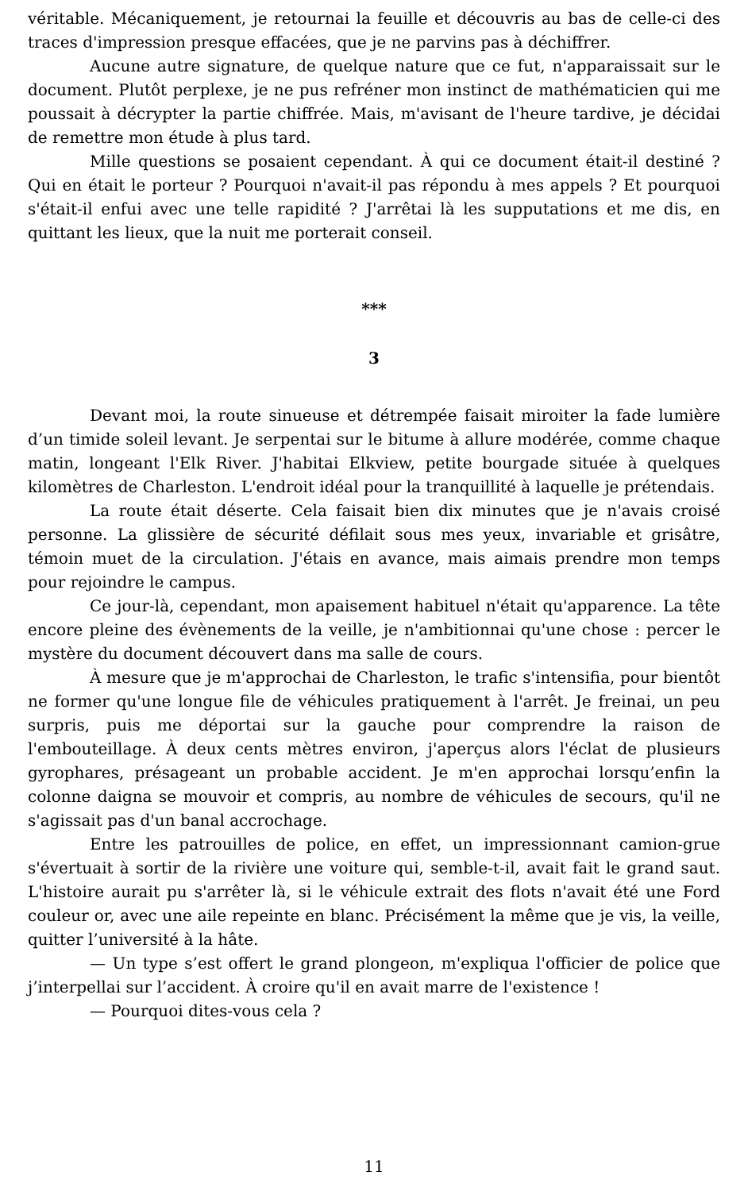véritable. Mécaniquement, je retournai la feuille et découvris au bas de celle-ci des traces d'impression presque effacées, que je ne parvins pas à déchiffrer.
Aucune autre signature, de quelque nature que ce fut, n'apparaissait sur le document. Plutôt perplexe, je ne pus refréner mon instinct de mathématicien qui me poussait à décrypter la partie chiffrée. Mais, m'avisant de l'heure tardive, je décidai de remettre mon étude à plus tard.
Mille questions se posaient cependant. À qui ce document était-il destiné ? Qui en était le porteur ? Pourquoi n'avait-il pas répondu à mes appels ? Et pourquoi s'était-il enfui avec une telle rapidité ? J'arrêtai là les supputations et me dis, en quittant les lieux, que la nuit me porterait conseil.
***
3
Devant moi, la route sinueuse et détrempée faisait miroiter la fade lumière d’un timide soleil levant. Je serpentai sur le bitume à allure modérée, comme chaque matin, longeant l'Elk River. J'habitai Elkview, petite bourgade située à quelques kilomètres de Charleston. L'endroit idéal pour la tranquillité à laquelle je prétendais.
La route était déserte. Cela faisait bien dix minutes que je n'avais croisé personne. La glissière de sécurité défilait sous mes yeux, invariable et grisâtre, témoin muet de la circulation. J'étais en avance, mais aimais prendre mon temps pour rejoindre le campus.
Ce jour-là, cependant, mon apaisement habituel n'était qu'apparence. La tête encore pleine des évènements de la veille, je n'ambitionnai qu'une chose : percer le mystère du document découvert dans ma salle de cours.
À mesure que je m'approchai de Charleston, le trafic s'intensifia, pour bientôt ne former qu'une longue file de véhicules pratiquement à l'arrêt. Je freinai, un peu surpris, puis me déportai sur la gauche pour comprendre la raison de l'embouteillage. À deux cents mètres environ, j'aperçus alors l'éclat de plusieurs gyrophares, présageant un probable accident. Je m'en approchai lorsqu’enfin la colonne daigna se mouvoir et compris, au nombre de véhicules de secours, qu'il ne s'agissait pas d'un banal accrochage.
Entre les patrouilles de police, en effet, un impressionnant camion-grue s'évertuait à sortir de la rivière une voiture qui, semble-t-il, avait fait le grand saut. L'histoire aurait pu s'arrêter là, si le véhicule extrait des flots n'avait été une Ford couleur or, avec une aile repeinte en blanc. Précisément la même que je vis, la veille, quitter l’université à la hâte.
— Un type s’est offert le grand plongeon, m'expliqua l'officier de police que j’interpellai sur l’accident. À croire qu'il en avait marre de l'existence !
— Pourquoi dites-vous cela ?
11